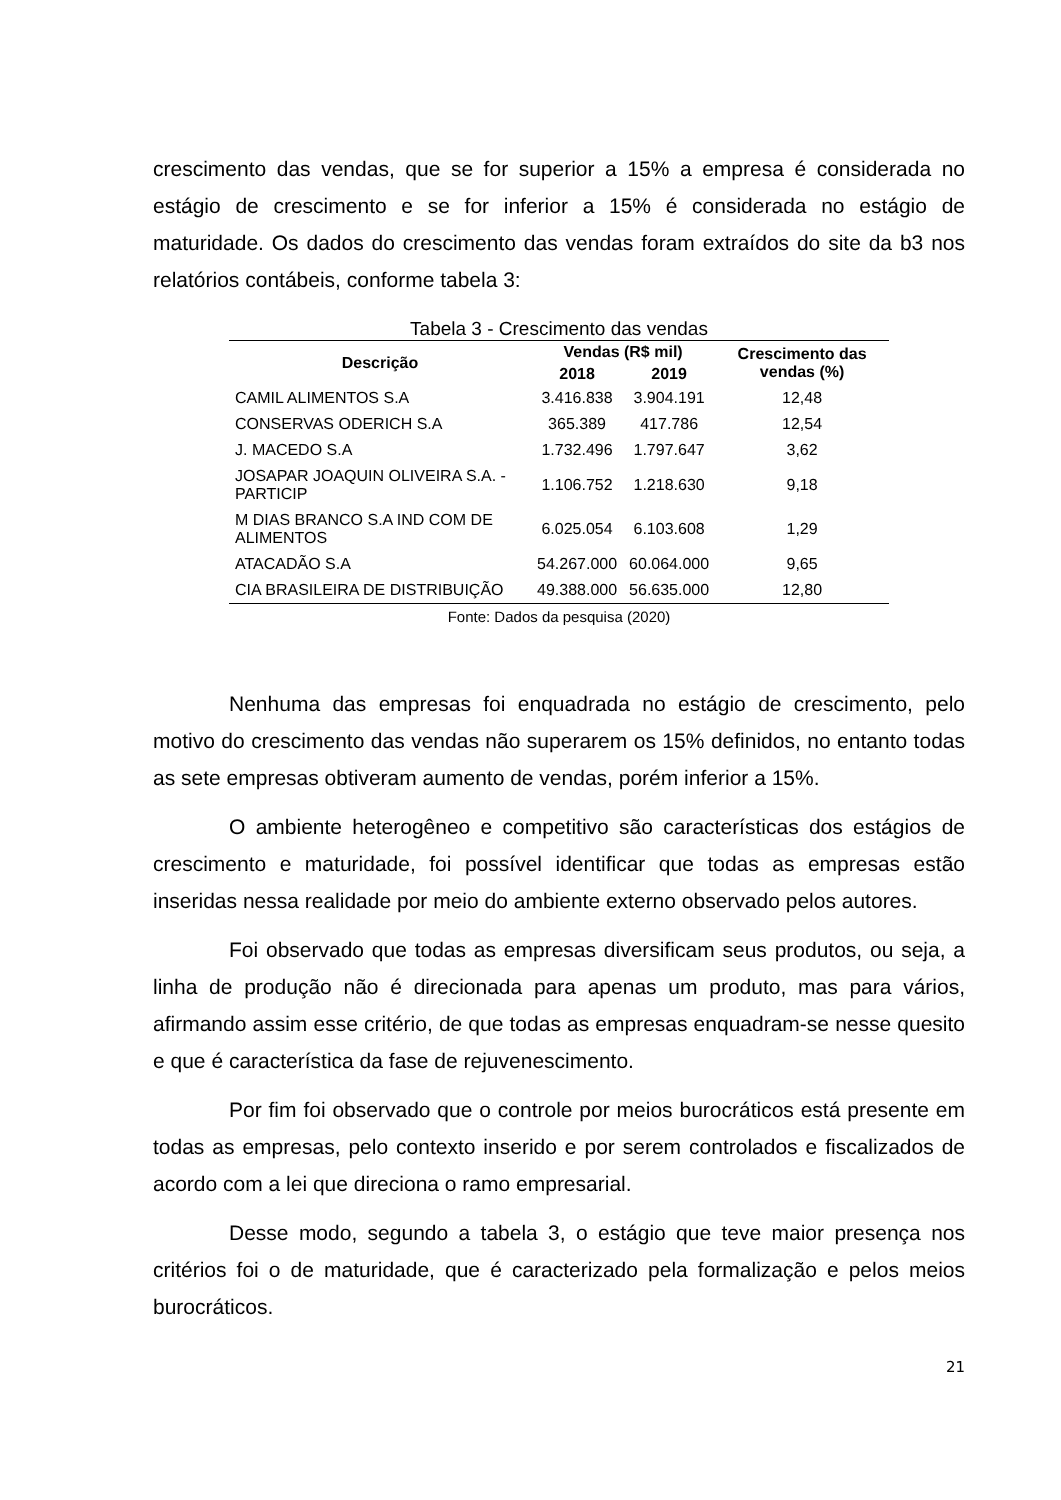crescimento das vendas, que se for superior a 15% a empresa é considerada no estágio de crescimento e se for inferior a 15% é considerada no estágio de maturidade. Os dados do crescimento das vendas foram extraídos do site da b3 nos relatórios contábeis, conforme tabela 3:
Tabela 3 - Crescimento das vendas
| Descrição | Vendas (R$ mil) | | Crescimento das vendas (%) |
| --- | --- | --- | --- |
| | 2018 | 2019 | |
| CAMIL ALIMENTOS S.A | 3.416.838 | 3.904.191 | 12,48 |
| CONSERVAS ODERICH S.A | 365.389 | 417.786 | 12,54 |
| J. MACEDO S.A | 1.732.496 | 1.797.647 | 3,62 |
| JOSAPAR JOAQUIN OLIVEIRA S.A. - PARTICIP | 1.106.752 | 1.218.630 | 9,18 |
| M DIAS BRANCO S.A IND COM DE ALIMENTOS | 6.025.054 | 6.103.608 | 1,29 |
| ATACADÃO S.A | 54.267.000 | 60.064.000 | 9,65 |
| CIA BRASILEIRA DE DISTRIBUIÇÃO | 49.388.000 | 56.635.000 | 12,80 |
Fonte: Dados da pesquisa (2020)
Nenhuma das empresas foi enquadrada no estágio de crescimento, pelo motivo do crescimento das vendas não superarem os 15% definidos, no entanto todas as sete empresas obtiveram aumento de vendas, porém inferior a 15%.
O ambiente heterogêneo e competitivo são características dos estágios de crescimento e maturidade, foi possível identificar que todas as empresas estão inseridas nessa realidade por meio do ambiente externo observado pelos autores.
Foi observado que todas as empresas diversificam seus produtos, ou seja, a linha de produção não é direcionada para apenas um produto, mas para vários, afirmando assim esse critério, de que todas as empresas enquadram-se nesse quesito e que é característica da fase de rejuvenescimento.
Por fim foi observado que o controle por meios burocráticos está presente em todas as empresas, pelo contexto inserido e por serem controlados e fiscalizados de acordo com a lei que direciona o ramo empresarial.
Desse modo, segundo a tabela 3, o estágio que teve maior presença nos critérios foi o de maturidade, que é caracterizado pela formalização e pelos meios burocráticos.
21